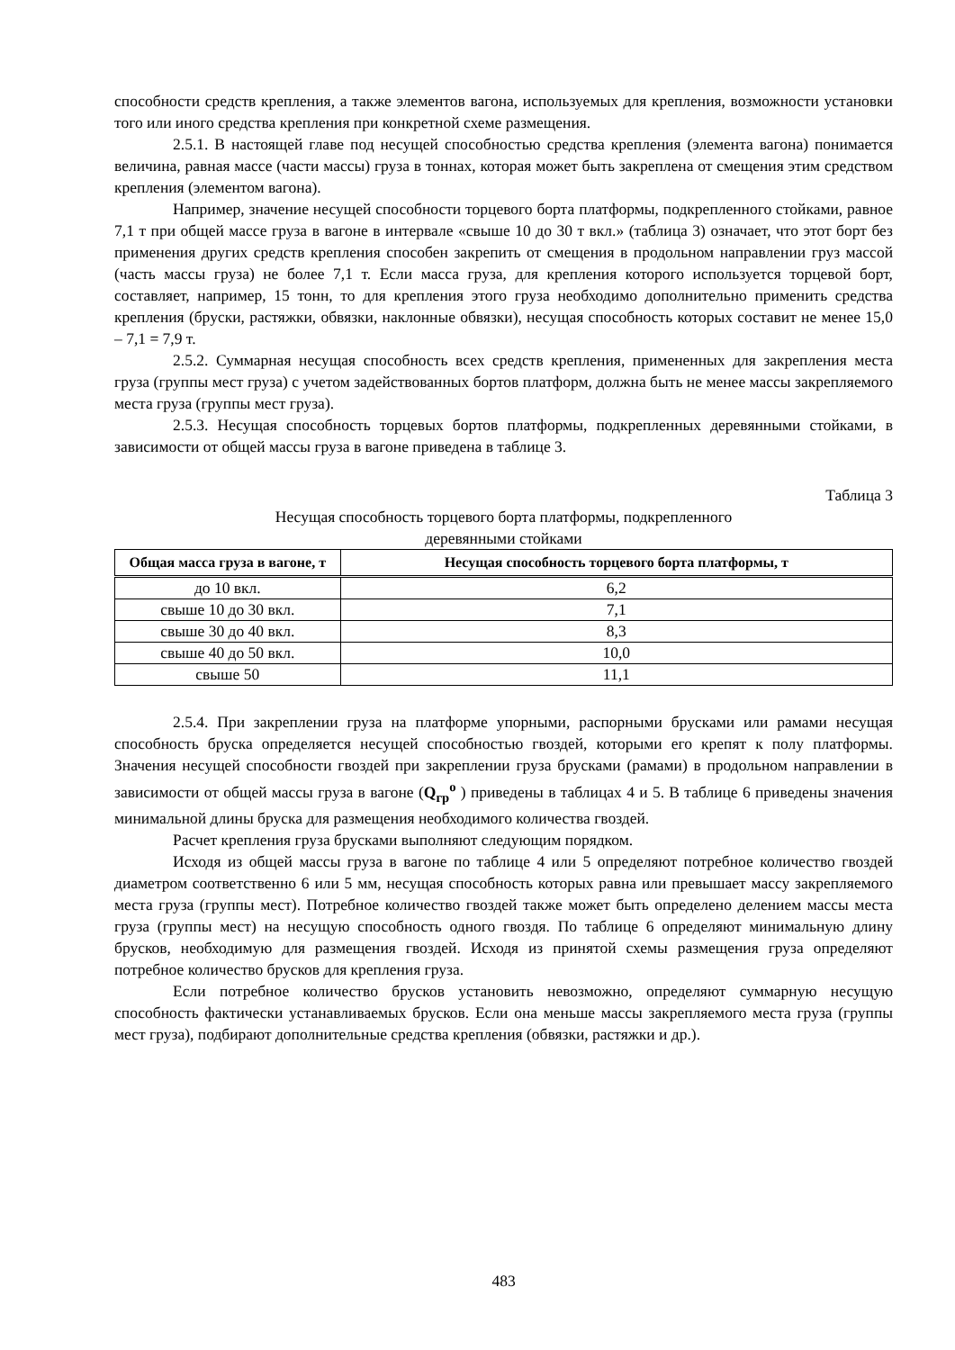способности средств крепления, а также элементов вагона, используемых для крепления, возможности установки того или иного средства крепления при конкретной схеме размещения.
2.5.1. В настоящей главе под несущей способностью средства крепления (элемента вагона) понимается величина, равная массе (части массы) груза в тоннах, которая может быть закреплена от смещения этим средством крепления (элементом вагона).
Например, значение несущей способности торцевого борта платформы, подкрепленного стойками, равное 7,1 т при общей массе груза в вагоне в интервале «свыше 10 до 30 т вкл.» (таблица 3) означает, что этот борт без применения других средств крепления способен закрепить от смещения в продольном направлении груз массой (часть массы груза) не более 7,1 т. Если масса груза, для крепления которого используется торцевой борт, составляет, например, 15 тонн, то для крепления этого груза необходимо дополнительно применить средства крепления (бруски, растяжки, обвязки, наклонные обвязки), несущая способность которых составит не менее 15,0 – 7,1 = 7,9 т.
2.5.2. Суммарная несущая способность всех средств крепления, примененных для закрепления места груза (группы мест груза) с учетом задействованных бортов платформ, должна быть не менее массы закрепляемого места груза (группы мест груза).
2.5.3. Несущая способность торцевых бортов платформы, подкрепленных деревянными стойками, в зависимости от общей массы груза в вагоне приведена в таблице 3.
Таблица 3
Несущая способность торцевого борта платформы, подкрепленного
деревянными стойками
| Общая масса груза в вагоне, т | Несущая способность торцевого борта платформы, т |
| --- | --- |
| до 10 вкл. | 6,2 |
| свыше 10 до 30 вкл. | 7,1 |
| свыше 30 до 40 вкл. | 8,3 |
| свыше 40 до 50 вкл. | 10,0 |
| свыше 50 | 11,1 |
2.5.4. При закреплении груза на платформе упорными, распорными брусками или рамами несущая способность бруска определяется несущей способностью гвоздей, которыми его крепят к полу платформы. Значения несущей способности гвоздей при закреплении груза брусками (рамами) в продольном направлении в зависимости от общей массы груза в вагоне (Q<sub>гр</sub><sup>о</sup> ) приведены в таблицах 4 и 5. В таблице 6 приведены значения минимальной длины бруска для размещения необходимого количества гвоздей.
Расчет крепления груза брусками выполняют следующим порядком.
Исходя из общей массы груза в вагоне по таблице 4 или 5 определяют потребное количество гвоздей диаметром соответственно 6 или 5 мм, несущая способность которых равна или превышает массу закрепляемого места груза (группы мест). Потребное количество гвоздей также может быть определено делением массы места груза (группы мест) на несущую способность одного гвоздя. По таблице 6 определяют минимальную длину брусков, необходимую для размещения гвоздей. Исходя из принятой схемы размещения груза определяют потребное количество брусков для крепления груза.
Если потребное количество брусков установить невозможно, определяют суммарную несущую способность фактически устанавливаемых брусков. Если она меньше массы закрепляемого места груза (группы мест груза), подбирают дополнительные средства крепления (обвязки, растяжки и др.).
483